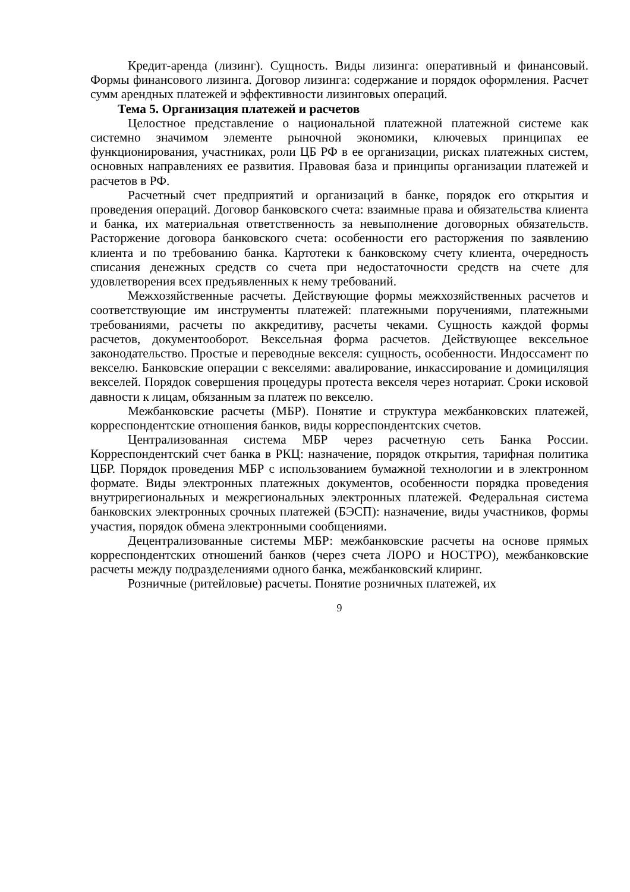Кредит-аренда (лизинг). Сущность. Виды лизинга: оперативный и финансовый. Формы финансового лизинга. Договор лизинга: содержание и порядок оформления. Расчет сумм арендных платежей и эффективности лизинговых операций.
Тема 5. Организация платежей и расчетов
Целостное представление о национальной платежной платежной системе как системно значимом элементе рыночной экономики, ключевых принципах ее функционирования, участниках, роли ЦБ РФ в ее организации, рисках платежных систем, основных направлениях ее развития. Правовая база и принципы организации платежей и расчетов в РФ.
Расчетный счет предприятий и организаций в банке, порядок его открытия и проведения операций. Договор банковского счета: взаимные права и обязательства клиента и банка, их материальная ответственность за невыполнение договорных обязательств. Расторжение договора банковского счета: особенности его расторжения по заявлению клиента и по требованию банка. Картотеки к банковскому счету клиента, очередность списания денежных средств со счета при недостаточности средств на счете для удовлетворения всех предъявленных к нему требований.
Межхозяйственные расчеты. Действующие формы межхозяйственных расчетов и соответствующие им инструменты платежей: платежными поручениями, платежными требованиями, расчеты по аккредитиву, расчеты чеками. Сущность каждой формы расчетов, документооборот. Вексельная форма расчетов. Действующее вексельное законодательство. Простые и переводные векселя: сущность, особенности. Индоссамент по векселю. Банковские операции с векселями: авалирование, инкассирование и домициляция векселей. Порядок совершения процедуры протеста векселя через нотариат. Сроки исковой давности к лицам, обязанным за платеж по векселю.
Межбанковские расчеты (МБР). Понятие и структура межбанковских платежей, корреспондентские отношения банков, виды корреспондентских счетов.
Централизованная система МБР через расчетную сеть Банка России. Корреспондентский счет банка в РКЦ: назначение, порядок открытия, тарифная политика ЦБР. Порядок проведения МБР с использованием бумажной технологии и в электронном формате. Виды электронных платежных документов, особенности порядка проведения внутрирегиональных и межрегиональных электронных платежей. Федеральная система банковских электронных срочных платежей (БЭСП): назначение, виды участников, формы участия, порядок обмена электронными сообщениями.
Децентрализованные системы МБР: межбанковские расчеты на основе прямых корреспондентских отношений банков (через счета ЛОРО и НОСТРО), межбанковские расчеты между подразделениями одного банка, межбанковский клиринг.
Розничные (ритейловые) расчеты. Понятие розничных платежей, их
9